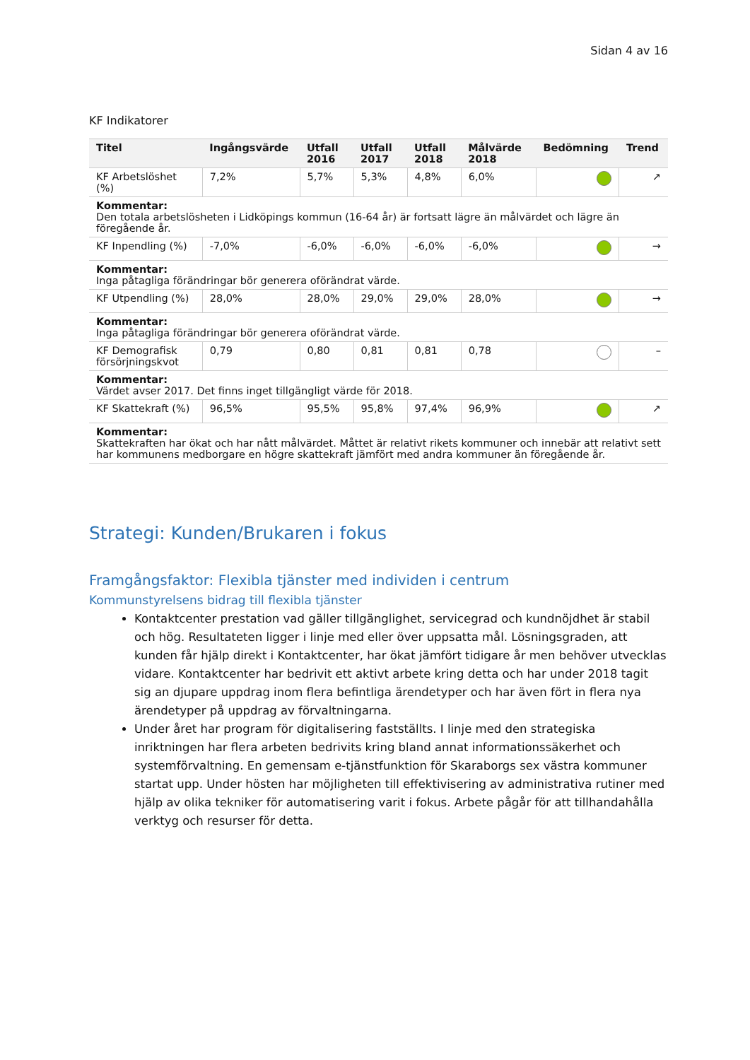Sidan 4 av 16
KF Indikatorer
| Titel | Ingångsvärde | Utfall 2016 | Utfall 2017 | Utfall 2018 | Målvärde 2018 | Bedömning | Trend |
| --- | --- | --- | --- | --- | --- | --- | --- |
| KF Arbetslöshet (%) | 7,2% | 5,7% | 5,3% | 4,8% | 6,0% | | ↗ |
| Kommentar: Den totala arbetslösheten i Lidköpings kommun (16-64 år) är fortsatt lägre än målvärdet och lägre än föregående år. | | | | | | | |
| KF Inpendling (%) | -7,0% | -6,0% | -6,0% | -6,0% | -6,0% | | → |
| Kommentar: Inga påtagliga förändringar bör generera oförändrat värde. | | | | | | | |
| KF Utpendling (%) | 28,0% | 28,0% | 29,0% | 29,0% | 28,0% | | → |
| Kommentar: Inga påtagliga förändringar bör generera oförändrat värde. | | | | | | | |
| KF Demografisk försörjningskvot | 0,79 | 0,80 | 0,81 | 0,81 | 0,78 | | – |
| Kommentar: Värdet avser 2017. Det finns inget tillgängligt värde för 2018. | | | | | | | |
| KF Skattekraft (%) | 96,5% | 95,5% | 95,8% | 97,4% | 96,9% | | ↗ |
| Kommentar: Skattekraften har ökat och har nått målvärdet. Måttet är relativt rikets kommuner och innebär att relativt sett har kommunens medborgare en högre skattekraft jämfört med andra kommuner än föregående år. | | | | | | | |
Strategi: Kunden/Brukaren i fokus
Framgångsfaktor: Flexibla tjänster med individen i centrum
Kommunstyrelsens bidrag till flexibla tjänster
Kontaktcenter prestation vad gäller tillgänglighet, servicegrad och kundnöjdhet är stabil och hög. Resultateten ligger i linje med eller över uppsatta mål. Lösningsgraden, att kunden får hjälp direkt i Kontaktcenter, har ökat jämfört tidigare år men behöver utvecklas vidare. Kontaktcenter har bedrivit ett aktivt arbete kring detta och har under 2018 tagit sig an djupare uppdrag inom flera befintliga ärendetyper och har även fört in flera nya ärendetyper på uppdrag av förvaltningarna.
Under året har program för digitalisering fastställts. I linje med den strategiska inriktningen har flera arbeten bedrivits kring bland annat informationssäkerhet och systemförvaltning. En gemensam e-tjänstfunktion för Skaraborgs sex västra kommuner startat upp. Under hösten har möjligheten till effektivisering av administrativa rutiner med hjälp av olika tekniker för automatisering varit i fokus. Arbete pågår för att tillhandahålla verktyg och resurser för detta.